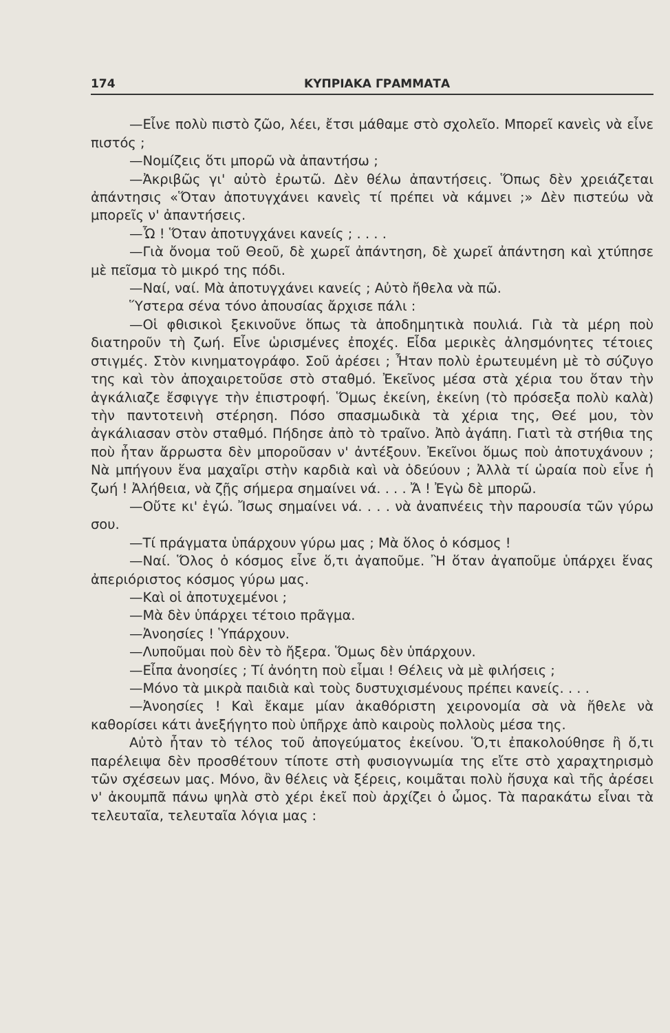174 ΚΥΠΡΙΑΚΑ ΓΡΑΜΜΑΤΑ
—Εἶνε πολὺ πιστὸ ζῶο, λέει, ἔτσι μάθαμε στὸ σχολεῖο. Μπορεῖ κανεὶς νὰ εἶνε πιστός ;
—Νομίζεις ὅτι μπορῶ νὰ ἀπαντήσω ;
—Ἀκριβῶς γι' αὐτὸ ἐρωτῶ. Δὲν θέλω ἀπαντήσεις. Ὅπως δὲν χρειάζεται ἀπάντησις «Ὅταν ἀποτυγχάνει κανεὶς τί πρέπει νὰ κάμνει ;» Δὲν πιστεύω νὰ μπορεῖς ν' ἀπαντήσεις.
—Ὦ ! Ὅταν ἀποτυγχάνει κανείς ; . . . .
—Γιὰ ὄνομα τοῦ Θεοῦ, δὲ χωρεῖ ἀπάντηση, δὲ χωρεῖ ἀπάντηση καὶ χτύπησε μὲ πεῖσμα τὸ μικρό της πόδι.
—Ναί, ναί. Μὰ ἀποτυγχάνει κανείς ; Αὐτὸ ἤθελα νὰ πῶ.
Ὕστερα σένα τόνο ἀπουσίας ἄρχισε πάλι :
—Οἱ φθισικοὶ ξεκινοῦνε ὅπως τὰ ἀποδημητικὰ πουλιά. Γιὰ τὰ μέρη ποὺ διατηροῦν τὴ ζωή. Εἶνε ὡρισμένες ἐποχές. Εἶδα μερικὲς ἀλησμόνητες τέτοιες στιγμές. Στὸν κινηματογράφο. Σοῦ ἀρέσει ; Ἦταν πολὺ ἐρωτευμένη μὲ τὸ σύζυγο της καὶ τὸν ἀποχαιρετοῦσε στὸ σταθμό. Ἐκεῖνος μέσα στὰ χέρια του ὅταν τὴν ἀγκάλιαζε ἔσφιγγε τὴν ἐπιστροφή. Ὅμως ἐκείνη, ἐκείνη (τὸ πρόσεξα πολὺ καλὰ) τὴν παντοτεινὴ στέρηση. Πόσο σπασμωδικὰ τὰ χέρια της, Θεέ μου, τὸν ἀγκάλιασαν στὸν σταθμό. Πήδησε ἀπὸ τὸ τραῖνο. Ἀπὸ ἀγάπη. Γιατὶ τὰ στήθια της ποὺ ἦταν ἄρρωστα δὲν μποροῦσαν ν' ἀντέξουν. Ἐκεῖνοι ὅμως ποὺ ἀποτυχάνουν ; Νὰ μπήγουν ἕνα μαχαῖρι στὴν καρδιὰ καὶ νὰ ὁδεύουν ; Ἀλλὰ τί ὡραία ποὺ εἶνε ἡ ζωή ! Ἀλήθεια, νὰ ζῇς σήμερα σημαίνει νά. . . . Ἄ ! Ἐγὼ δὲ μπορῶ.
—Οὔτε κι' ἐγώ. Ἴσως σημαίνει νά. . . . νὰ ἀναπνέεις τὴν παρουσία τῶν γύρω σου.
—Τί πράγματα ὑπάρχουν γύρω μας ; Μὰ ὅλος ὁ κόσμος !
—Ναί. Ὅλος ὁ κόσμος εἶνε ὅ,τι ἀγαποῦμε. Ἢ ὅταν ἀγαποῦμε ὑπάρχει ἕνας ἀπεριόριστος κόσμος γύρω μας.
—Καὶ οἱ ἀποτυχεμένοι ;
—Μὰ δὲν ὑπάρχει τέτοιο πρᾶγμα.
—Ἀνοησίες ! Ὑπάρχουν.
—Λυποῦμαι ποὺ δὲν τὸ ἤξερα. Ὅμως δὲν ὑπάρχουν.
—Εἶπα ἀνοησίες ; Τί ἀνόητη ποὺ εἶμαι ! Θέλεις νὰ μὲ φιλήσεις ;
—Μόνο τὰ μικρὰ παιδιὰ καὶ τοὺς δυστυχισμένους πρέπει κανείς. . . .
—Ἀνοησίες ! Καὶ ἔκαμε μίαν ἀκαθόριστη χειρονομία σὰ νὰ ἤθελε νὰ καθορίσει κάτι ἀνεξήγητο ποὺ ὑπῆρχε ἀπὸ καιροὺς πολλοὺς μέσα της.
Αὐτὸ ἦταν τὸ τέλος τοῦ ἀπογεύματος ἐκείνου. Ὅ,τι ἐπακολούθησε ἢ ὅ,τι παρέλειψα δὲν προσθέτουν τίποτε στὴ φυσιογνωμία της εἴτε στὸ χαραχτηρισμὸ τῶν σχέσεων μας. Μόνο, ἂν θέλεις νὰ ξέρεις, κοιμᾶται πολὺ ἥσυχα καὶ τῆς ἀρέσει ν' ἀκουμπᾶ πάνω ψηλὰ στὸ χέρι ἐκεῖ ποὺ ἀρχίζει ὁ ὦμος. Τὰ παρακάτω εἶναι τὰ τελευταῖα, τελευταῖα λόγια μας :